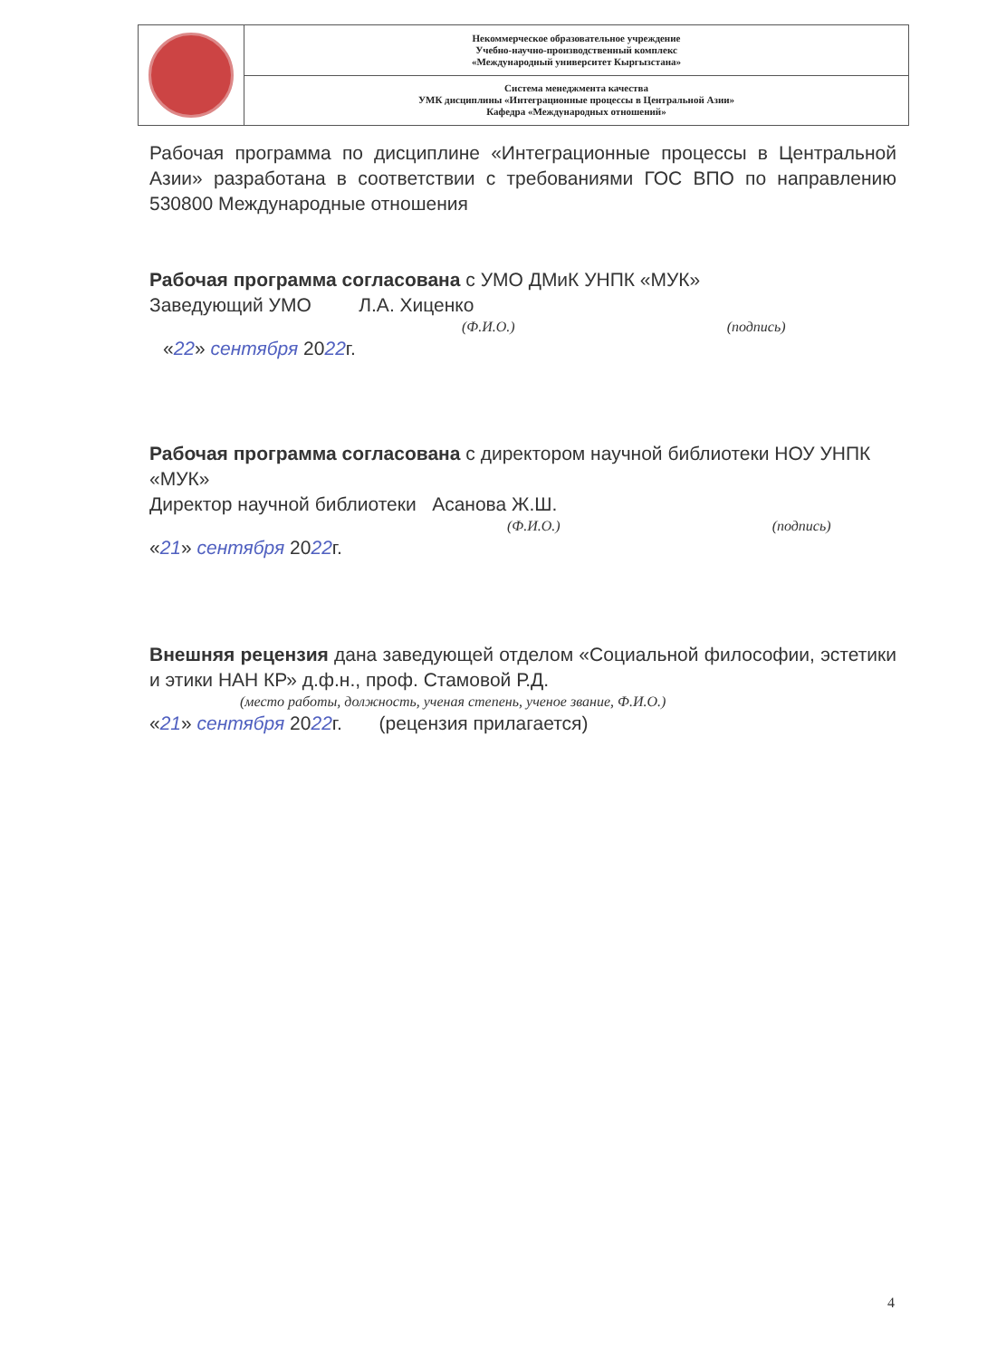| | Некоммерческое образовательное учреждение Учебно-научно-производственный комплекс «Международный университет Кыргызстана» |
| | Система менеджмента качества УМК дисциплины «Интеграционные процессы в Центральной Азии» Кафедра «Международных отношений» |
Рабочая программа по дисциплине «Интеграционные процессы в Центральной Азии» разработана в соответствии с требованиями ГОС ВПО по направлению 530800 Международные отношения
Рабочая программа согласована с УМО ДМиК УНПК «МУК»
Заведующий УМО Л.А. Хиценко
(Ф.И.О.) (подпись)
«22» сентября 2022г.
Рабочая программа согласована с директором научной библиотеки НОУ УНПК «МУК»
Директор научной библиотеки Асанова Ж.Ш.
(Ф.И.О.) (подпись)
«21» сентября 2022г.
Внешняя рецензия дана заведующей отделом «Социальной философии, эстетики и этики НАН КР» д.ф.н., проф. Стамовой Р.Д.
(место работы, должность, ученая степень, ученое звание, Ф.И.О.)
«21» сентября 2022г. (рецензия прилагается)
4